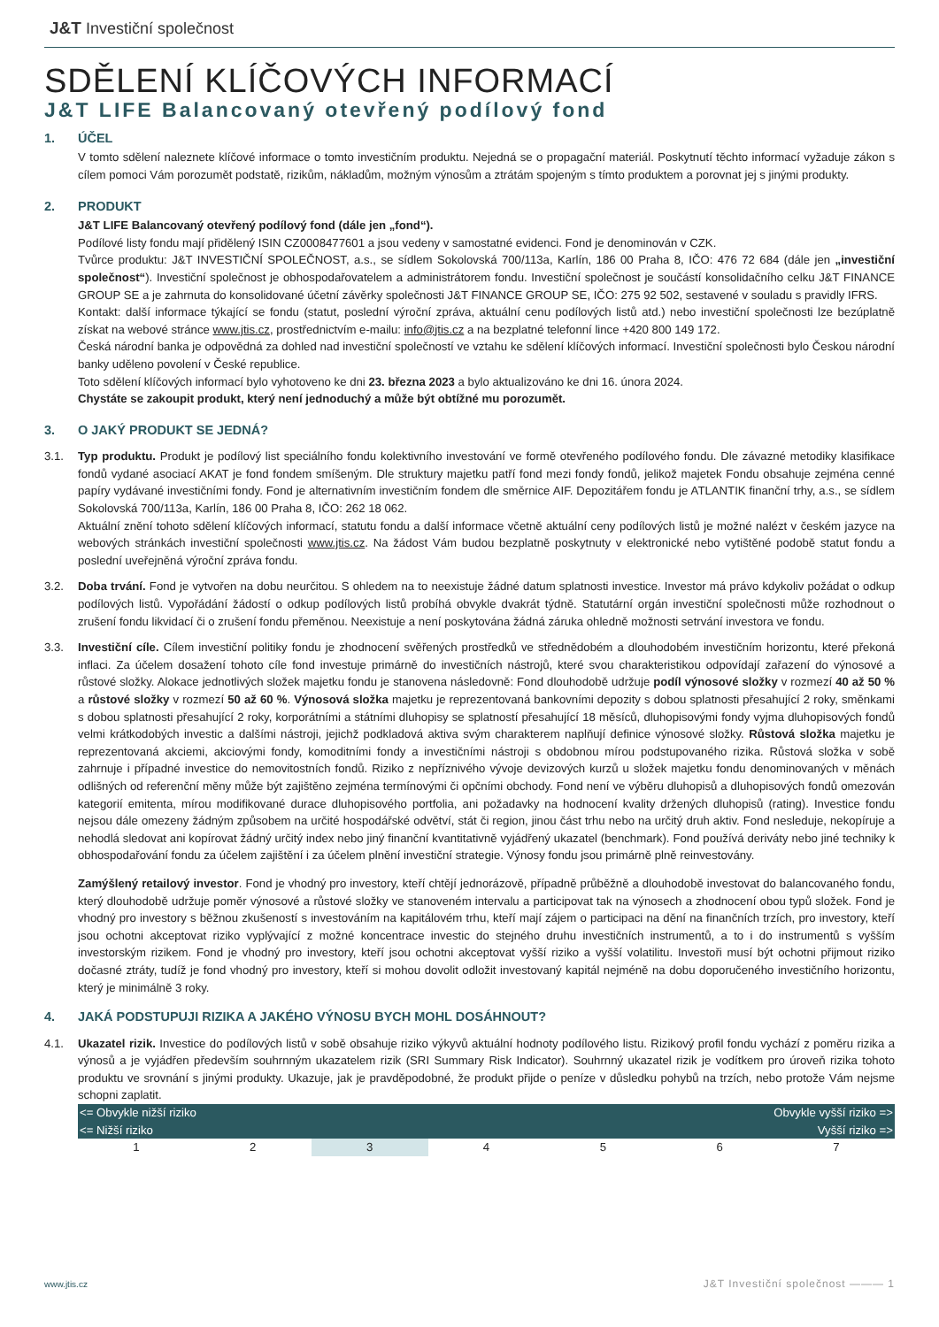J&T Investiční společnost
SDĚLENÍ KLÍČOVÝCH INFORMACÍ
J&T LIFE Balancovaný otevřený podílový fond
1. ÚČEL
V tomto sdělení naleznete klíčové informace o tomto investičním produktu. Nejedná se o propagační materiál. Poskytnutí těchto informací vyžaduje zákon s cílem pomoci Vám porozumět podstatě, rizikům, nákladům, možným výnosům a ztrátám spojeným s tímto produktem a porovnat jej s jinými produkty.
2. PRODUKT
J&T LIFE Balancovaný otevřený podílový fond (dále jen „fond“).
Podílové listy fondu mají přidělený ISIN CZ0008477601 a jsou vedeny v samostatné evidenci. Fond je denominován v CZK.
Tvůrce produktu: J&T INVESTIČNÍ SPOLEČNOST, a.s., se sídlem Sokolovská 700/113a, Karlín, 186 00 Praha 8, IČO: 476 72 684 (dále jen „investiční společnost“). Investiční společnost je obhospodařovatelem a administrátorem fondu. Investiční společnost je součástí konsolidačního celku J&T FINANCE GROUP SE a je zahrnuta do konsolidované účetní závěrky společnosti J&T FINANCE GROUP SE, IČO: 275 92 502, sestavené v souladu s pravidly IFRS.
Kontakt: další informace týkající se fondu (statut, poslední výroční zpráva, aktuální cenu podílových listů atd.) nebo investiční společnosti lze bezúplatně získat na webové stránce www.jtis.cz, prostřednictvím e-mailu: info@jtis.cz a na bezplatné telefonní lince +420 800 149 172.
Česká národní banka je odpovědná za dohled nad investiční společností ve vztahu ke sdělení klíčových informací. Investiční společnosti bylo Českou národní banky uděleno povolení v České republice.
Toto sdělení klíčových informací bylo vyhotoveno ke dni 23. března 2023 a bylo aktualizováno ke dni 16. února 2024.
Chystáte se zakoupit produkt, který není jednoduchý a může být obtížné mu porozumět.
3. O JAKÝ PRODUKT SE JEDNÁ?
3.1. Typ produktu. Produkt je podílový list speciálního fondu kolektivního investování ve formě otevřeného podílového fondu. Dle závazné metodiky klasifikace fondů vydané asociací AKAT je fond fondem smíšeným. Dle struktury majetku patří fond mezi fondy fondů, jelikož majetek Fondu obsahuje zejména cenné papíry vydávané investičními fondy. Fond je alternativním investičním fondem dle směrnice AIF. Depozitářem fondu je ATLANTIK finanční trhy, a.s., se sídlem Sokolovská 700/113a, Karlín, 186 00 Praha 8, IČO: 262 18 062.
Aktuální znění tohoto sdělení klíčových informací, statutu fondu a další informace včetně aktuální ceny podílových listů je možné nalézt v českém jazyce na webových stránkách investiční společnosti www.jtis.cz. Na žádost Vám budou bezplatně poskytnuty v elektronické nebo vytištěné podobě statut fondu a poslední uveřejněná výroční zpráva fondu.
3.2. Doba trvání. Fond je vytvořen na dobu neurčitou. S ohledem na to neexistuje žádné datum splatnosti investice. Investor má právo kdykoliv požádat o odkup podílových listů. Vypořádání žádostí o odkup podílových listů probíhá obvykle dvakrát týdně. Statutární orgán investiční společnosti může rozhodnout o zrušení fondu likvidací či o zrušení fondu přeměnou. Neexistuje a není poskytována žádná záruka ohledně možnosti setrvání investora ve fondu.
3.3. Investiční cíle. Cílem investiční politiky fondu je zhodnocení svěřených prostředků ve střednědobém a dlouhodobém investičním horizontu, které překoná inflaci. Za účelem dosažení tohoto cíle fond investuje primárně do investičních nástrojů, které svou charakteristikou odpovídají zařazení do výnosové a růstové složky. Alokace jednotlivých složek majetku fondu je stanovena následovně: Fond dlouhodobě udržuje podíl výnosové složky v rozmezí 40 až 50 % a růstové složky v rozmezí 50 až 60 %. Výnosová složka majetku je reprezentovaná bankovními depozity s dobou splatnosti přesahující 2 roky, směnkami s dobou splatnosti přesahující 2 roky, korporátními a státními dluhopisy se splatností přesahující 18 měsíců, dluhopisovými fondy vyjma dluhopisových fondů velmi krátkodobých investic a dalšími nástroji, jejichž podkladová aktiva svým charakterem naplňují definice výnosové složky. Růstová složka majetku je reprezentovaná akciemi, akciovými fondy, komoditními fondy a investičními nástroji s obdobnou mírou podstupovaného rizika. Růstová složka v sobě zahrnuje i případné investice do nemovitostních fondů. Riziko z nepříznivého vývoje devizových kurzů u složek majetku fondu denominovaných v měnách odlišných od referenční měny může být zajištěno zejména termínovými či opčními obchody. Fond není ve výběru dluhopisů a dluhopisových fondů omezován kategorií emitenta, mírou modifikované durace dluhopisového portfolia, ani požadavky na hodnocení kvality držených dluhopisů (rating). Investice fondu nejsou dále omezeny žádným způsobem na určité hospodářské odvětví, stát či region, jinou část trhu nebo na určitý druh aktiv. Fond nesleduje, nekopíruje a nehodlá sledovat ani kopírovat žádný určitý index nebo jiný finanční kvantitativně vyjádřený ukazatel (benchmark). Fond používá deriváty nebo jiné techniky k obhospodařování fondu za účelem zajištění i za účelem plnění investiční strategie. Výnosy fondu jsou primárně plně reinvestovány.
Zamýšlený retailový investor. Fond je vhodný pro investory, kteří chtějí jednorázově, případně průběžně a dlouhodobě investovat do balancovaného fondu, který dlouhodobě udržuje poměr výnosové a růstové složky ve stanoveném intervalu a participovat tak na výnosech a zhodnocení obou typů složek. Fond je vhodný pro investory s běžnou zkušeností s investováním na kapitálovém trhu, kteří mají zájem o participaci na dění na finančních trzích, pro investory, kteří jsou ochotni akceptovat riziko vyplývající z možné koncentrace investic do stejného druhu investičních instrumentů, a to i do instrumentů s vyšším investorským rizikem. Fond je vhodný pro investory, kteří jsou ochotni akceptovat vyšší riziko a vyšší volatilitu. Investoři musí být ochotni přijmout riziko dočasné ztráty, tudíž je fond vhodný pro investory, kteří si mohou dovolit odložit investovaný kapitál nejméně na dobu doporučeného investičního horizontu, který je minimálně 3 roky.
4. JAKÁ PODSTUPUJI RIZIKA A JAKÉHO VÝNOSU BYCH MOHL DOSÁHNOUT?
4.1. Ukazatel rizik. Investice do podílových listů v sobě obsahuje riziko výkyvů aktuální hodnoty podílového listu. Rizikový profil fondu vychází z poměru rizika a výnosů a je vyjádřen především souhrnným ukazatelem rizik (SRI Summary Risk Indicator). Souhrnný ukazatel rizik je vodítkem pro úroveň rizika tohoto produktu ve srovnání s jinými produkty. Ukazuje, jak je pravděpodobné, že produkt přijde o peníze v důsledku pohybů na trzích, nebo protože Vám nejsme schopni zaplatit.
| <= Obvykle nižší riziko | Obvykle vyšší riziko => |
| <= Nižší riziko | Vyšší riziko => |
| 1 | 2 | 3 | 4 | 5 | 6 | 7 |
www.jtis.cz J&T Investiční společnost ——— 1